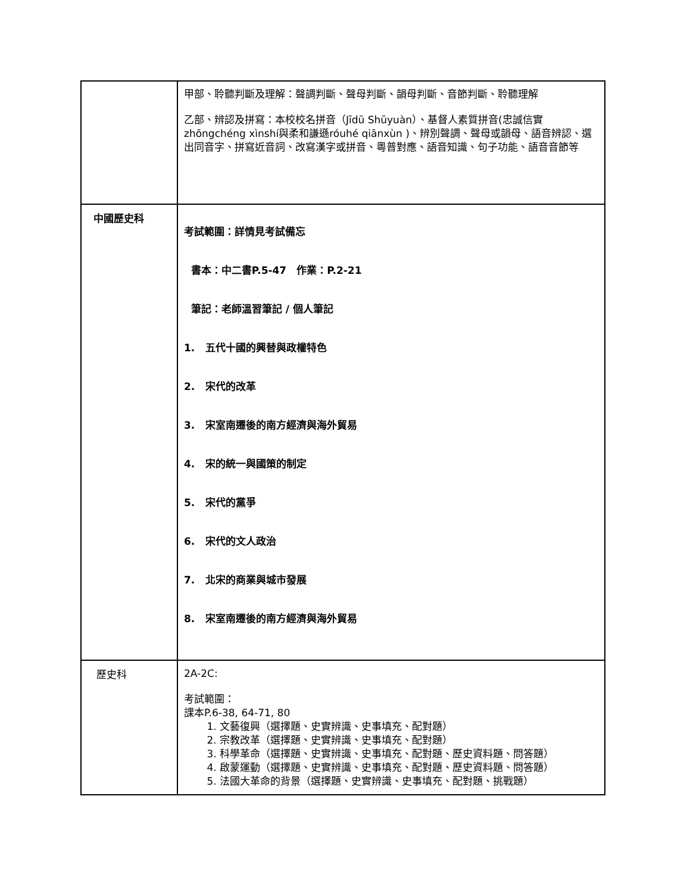| | 甲部、聆聽判斷及理解：聲調判斷、聲母判斷、韻母判斷、音節判斷、聆聽理解 乙部、辨認及拼寫：本校校名拼音（Jīdū Shūyuàn）、基督人素質拼音(忠誠信實 zhōngchéng xìnshí與柔和謙遜róuhé qiānxùn )、辨別聲調、聲母或韻母、語音辨認、選出同音字、拼寫近音詞、改寫漢字或拼音、粵普對應、語音知識、句子功能、語音音節等 |
| 中國歷史科 | 考試範圍：詳情見考試備忘 書本：中二書P.5-47 作業：P.2-21 筆記：老師溫習筆記 / 個人筆記 1. 五代十國的興替與政權特色 2. 宋代的改革 3. 宋室南遷後的南方經濟與海外貿易 4. 宋的統一與國策的制定 5. 宋代的黨爭 6. 宋代的文人政治 7. 北宋的商業與城市發展 8. 宋室南遷後的南方經濟與海外貿易 |
| 歷史科 | 2A-2C: 考試範圍： 課本P.6-38, 64-71, 80 1. 文藝復興（選擇題、史實辨識、史事填充、配對題） 2. 宗教改革（選擇題、史實辨識、史事填充、配對題） 3. 科學革命（選擇題、史實辨識、史事填充、配對題、歷史資料題、問答題） 4. 啟蒙運動（選擇題、史實辨識、史事填充、配對題、歷史資料題、問答題） 5. 法國大革命的背景（選擇題、史實辨識、史事填充、配對題、挑戰題） |